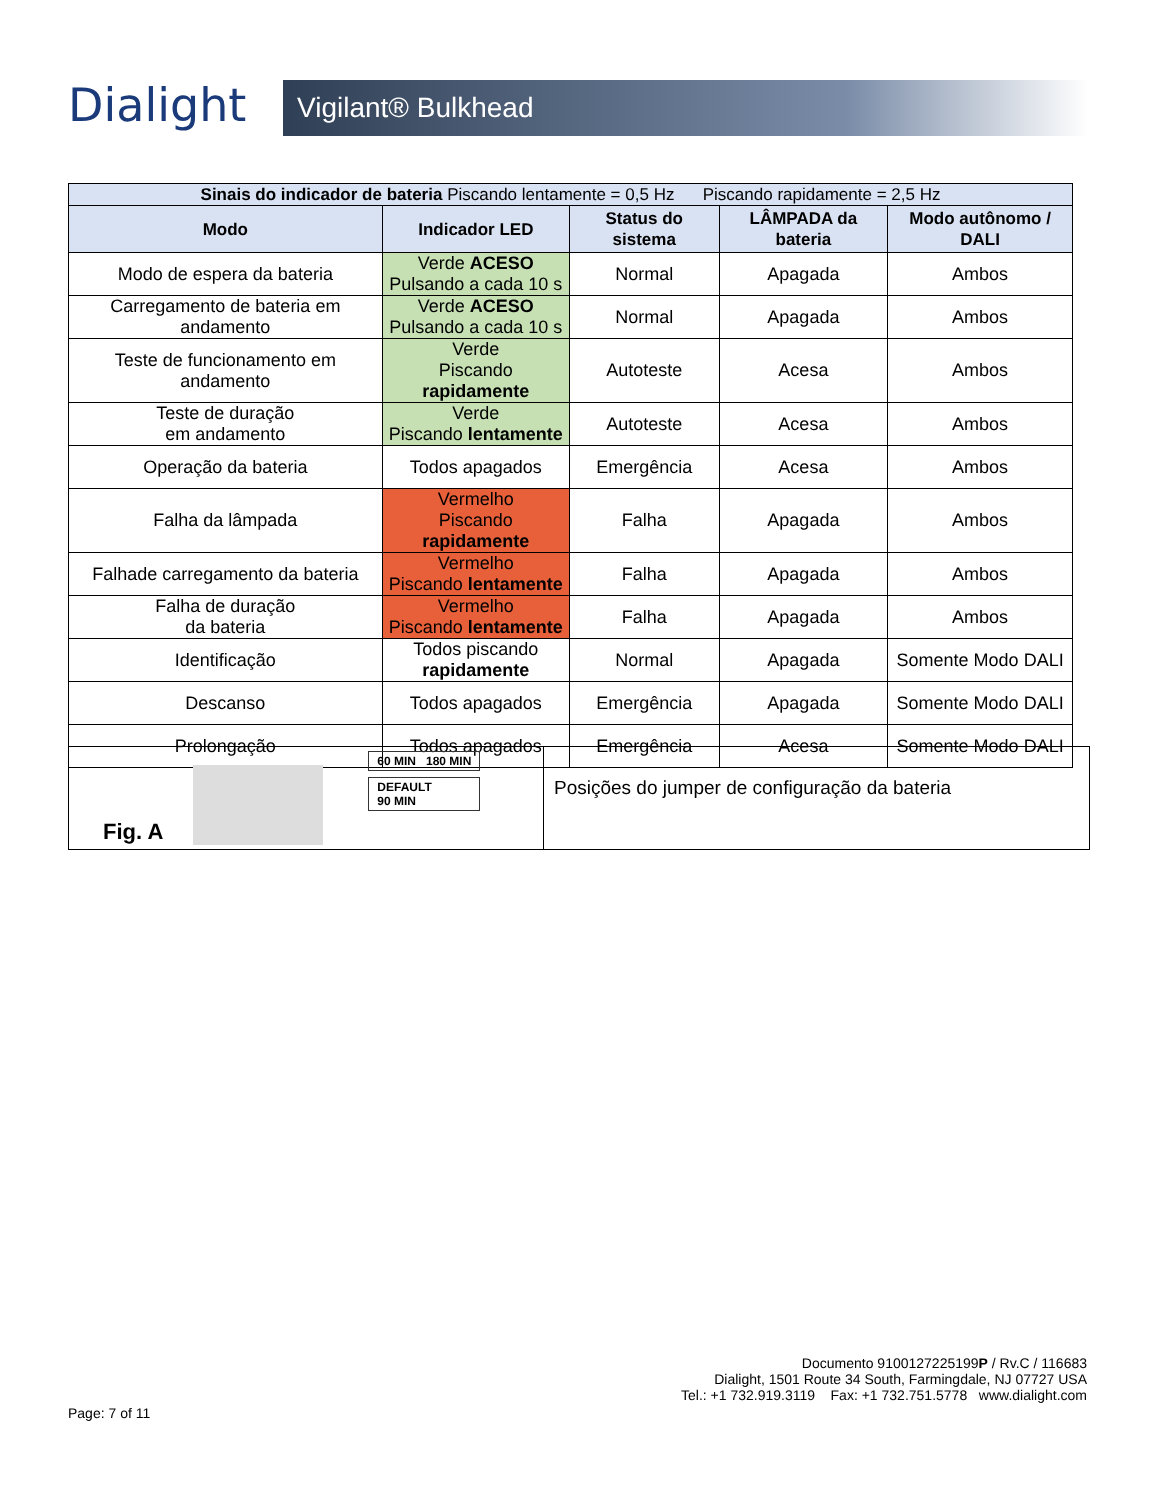Dialight
Vigilant® Bulkhead
| Sinais do indicador de bateria Piscando lentamente = 0,5 Hz Piscando rapidamente = 2,5 Hz | | | | |
| --- | --- | --- | --- | --- |
| Modo | Indicador LED | Status do sistema | LÂMPADA da bateria | Modo autônomo / DALI |
| Modo de espera da bateria | Verde ACESO Pulsando a cada 10 s | Normal | Apagada | Ambos |
| Carregamento de bateria em andamento | Verde ACESO Pulsando a cada 10 s | Normal | Apagada | Ambos |
| Teste de funcionamento em andamento | Verde Piscando rapidamente | Autoteste | Acesa | Ambos |
| Teste de duração em andamento | Verde Piscando lentamente | Autoteste | Acesa | Ambos |
| Operação da bateria | Todos apagados | Emergência | Acesa | Ambos |
| Falha da lâmpada | Vermelho Piscando rapidamente | Falha | Apagada | Ambos |
| Falhade carregamento da bateria | Vermelho Piscando lentamente | Falha | Apagada | Ambos |
| Falha de duração da bateria | Vermelho Piscando lentamente | Falha | Apagada | Ambos |
| Identificação | Todos piscando rapidamente | Normal | Apagada | Somente Modo DALI |
| Descanso | Todos apagados | Emergência | Apagada | Somente Modo DALI |
| Prolongação | Todos apagados | Emergência | Acesa | Somente Modo DALI |
Fig. A
60 MIN 180 MIN
DEFAULT
90 MIN
Posições do jumper de configuração da bateria
Documento 9100127225199P / Rv.C / 116683
Dialight, 1501 Route 34 South, Farmingdale, NJ 07727 USA
Tel.: +1 732.919.3119 Fax: +1 732.751.5778 www.dialight.com
Page: 7 of 11